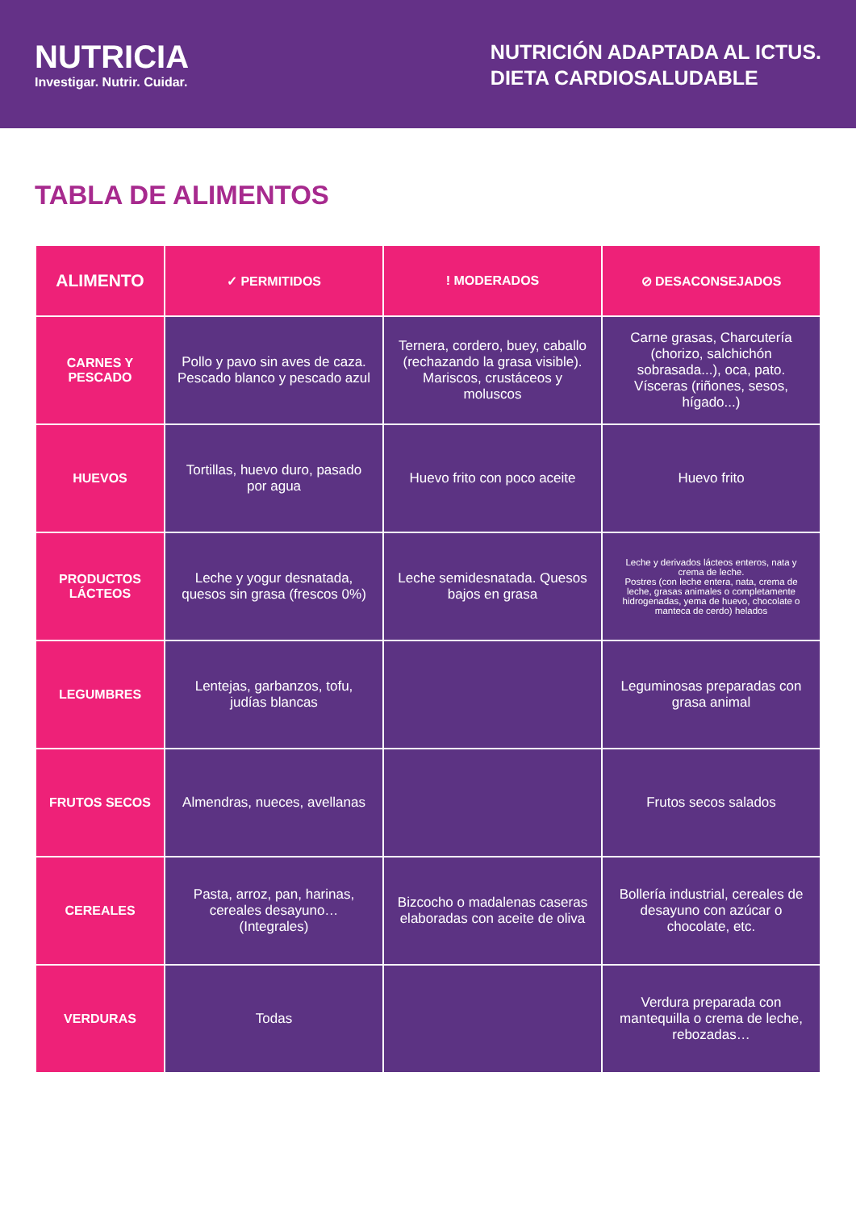NUTRICIA
Investigar. Nutrir. Cuidar.
NUTRICIÓN ADAPTADA AL ICTUS.
DIETA CARDIOSALUDABLE
TABLA DE ALIMENTOS
| ALIMENTO | ✓ PERMITIDOS | ! MODERADOS | ⊘ DESACONSEJADOS |
| --- | --- | --- | --- |
| CARNES Y PESCADO | Pollo y pavo sin aves de caza. Pescado blanco y pescado azul | Ternera, cordero, buey, caballo (rechazando la grasa visible). Mariscos, crustáceos y moluscos | Carne grasas, Charcutería (chorizo, salchichón sobrasada...), oca, pato. Vísceras (riñones, sesos, hígado...) |
| HUEVOS | Tortillas, huevo duro, pasado por agua | Huevo frito con poco aceite | Huevo frito |
| PRODUCTOS LÁCTEOS | Leche y yogur desnatada, quesos sin grasa (frescos 0%) | Leche semidesnatada. Quesos bajos en grasa | Leche y derivados lácteos enteros, nata y crema de leche. Postres (con leche entera, nata, crema de leche, grasas animales o completamente hidrogenadas, yema de huevo, chocolate o manteca de cerdo) helados |
| LEGUMBRES | Lentejas, garbanzos, tofu, judías blancas | | Leguminosas preparadas con grasa animal |
| FRUTOS SECOS | Almendras, nueces, avellanas | | Frutos secos salados |
| CEREALES | Pasta, arroz, pan, harinas, cereales desayuno… (Integrales) | Bizcocho o madalenas caseras elaboradas con aceite de oliva | Bollería industrial, cereales de desayuno con azúcar o chocolate, etc. |
| VERDURAS | Todas | | Verdura preparada con mantequilla o crema de leche, rebozadas… |